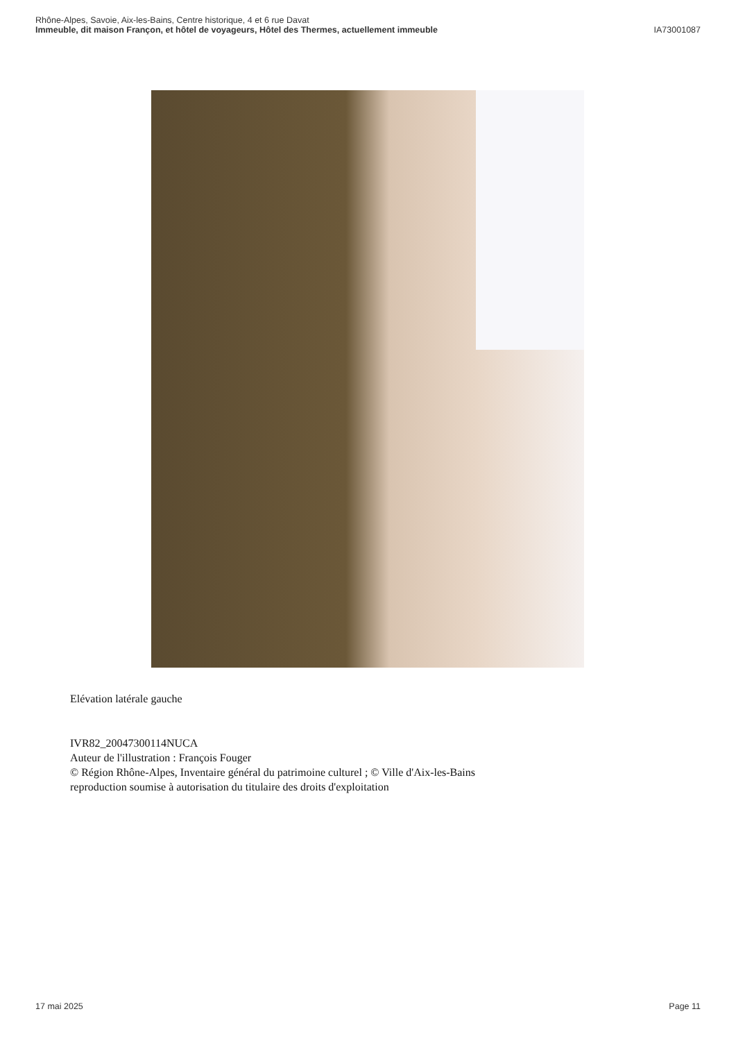Rhône-Alpes, Savoie, Aix-les-Bains, Centre historique, 4 et 6 rue Davat
Immeuble, dit maison Françon, et hôtel de voyageurs, Hôtel des Thermes, actuellement immeuble IA73001087
Elévation latérale gauche
IVR82_20047300114NUCA
Auteur de l'illustration : François Fouger
© Région Rhône-Alpes, Inventaire général du patrimoine culturel ; © Ville d'Aix-les-Bains
reproduction soumise à autorisation du titulaire des droits d'exploitation
17 mai 2025 Page 11